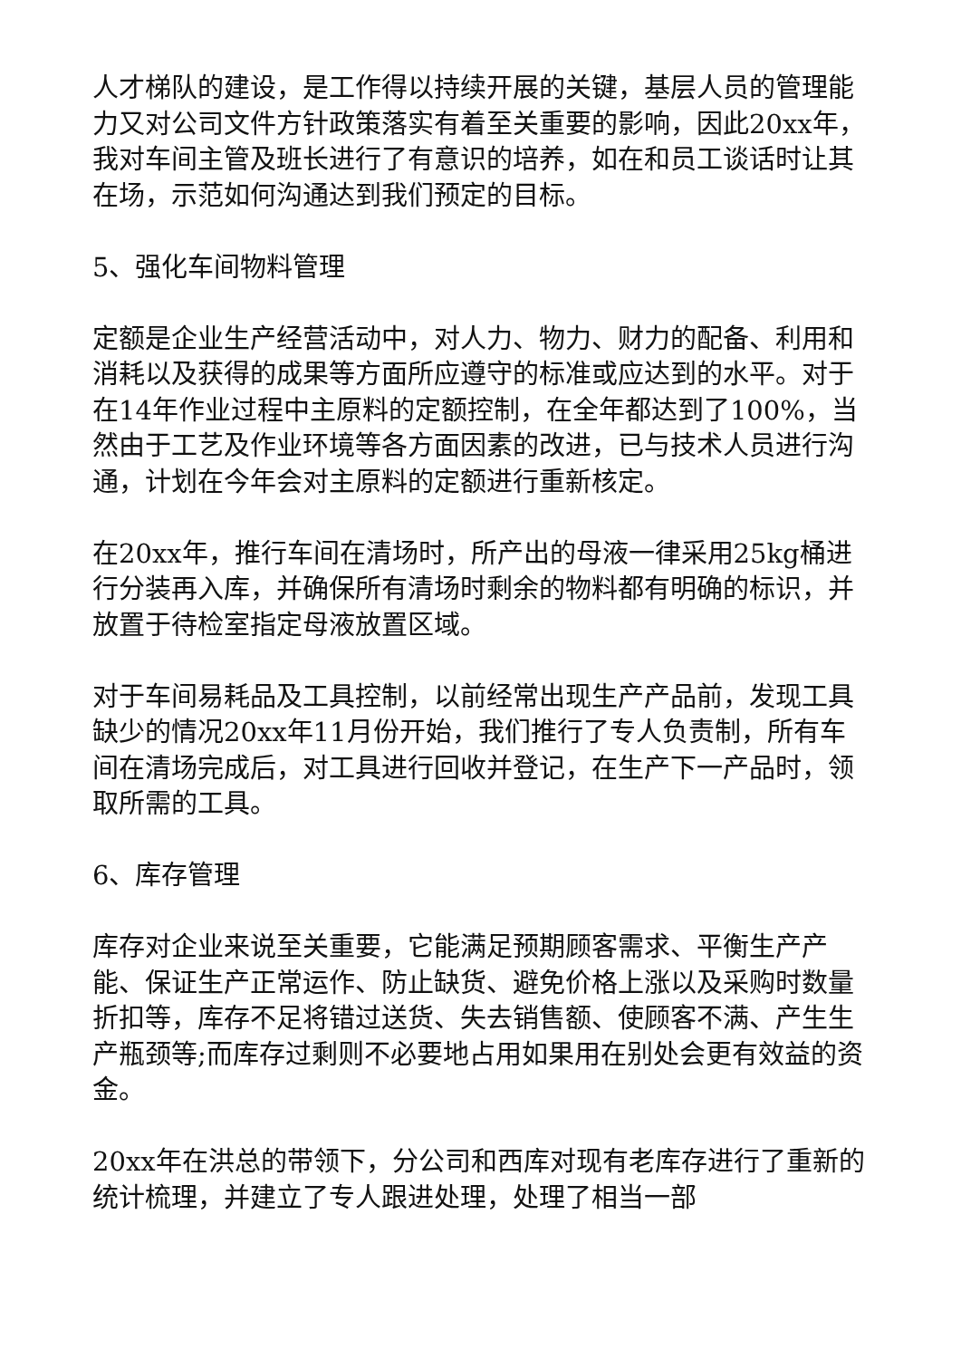人才梯队的建设，是工作得以持续开展的关键，基层人员的管理能力又对公司文件方针政策落实有着至关重要的影响，因此20xx年，我对车间主管及班长进行了有意识的培养，如在和员工谈话时让其在场，示范如何沟通达到我们预定的目标。
5、强化车间物料管理
定额是企业生产经营活动中，对人力、物力、财力的配备、利用和消耗以及获得的成果等方面所应遵守的标准或应达到的水平。对于在14年作业过程中主原料的定额控制，在全年都达到了100%，当然由于工艺及作业环境等各方面因素的改进，已与技术人员进行沟通，计划在今年会对主原料的定额进行重新核定。
在20xx年，推行车间在清场时，所产出的母液一律采用25kg桶进行分装再入库，并确保所有清场时剩余的物料都有明确的标识，并放置于待检室指定母液放置区域。
对于车间易耗品及工具控制，以前经常出现生产产品前，发现工具缺少的情况20xx年11月份开始，我们推行了专人负责制，所有车间在清场完成后，对工具进行回收并登记，在生产下一产品时，领取所需的工具。
6、库存管理
库存对企业来说至关重要，它能满足预期顾客需求、平衡生产产能、保证生产正常运作、防止缺货、避免价格上涨以及采购时数量折扣等，库存不足将错过送货、失去销售额、使顾客不满、产生生产瓶颈等;而库存过剩则不必要地占用如果用在别处会更有效益的资金。
20xx年在洪总的带领下，分公司和西库对现有老库存进行了重新的统计梳理，并建立了专人跟进处理，处理了相当一部